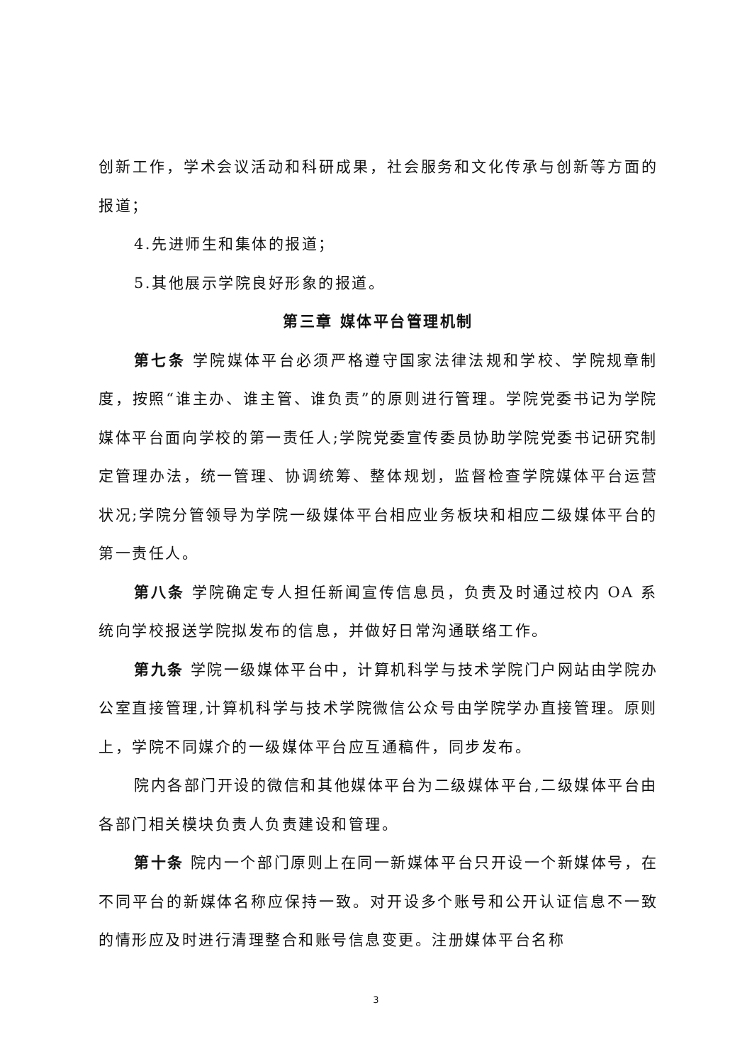创新工作，学术会议活动和科研成果，社会服务和文化传承与创新等方面的报道；
4.先进师生和集体的报道；
5.其他展示学院良好形象的报道。
第三章 媒体平台管理机制
第七条 学院媒体平台必须严格遵守国家法律法规和学校、学院规章制度，按照“谁主办、谁主管、谁负责”的原则进行管理。学院党委书记为学院媒体平台面向学校的第一责任人;学院党委宣传委员协助学院党委书记研究制定管理办法，统一管理、协调统筹、整体规划，监督检查学院媒体平台运营状况;学院分管领导为学院一级媒体平台相应业务板块和相应二级媒体平台的第一责任人。
第八条 学院确定专人担任新闻宣传信息员，负责及时通过校内 OA 系统向学校报送学院拟发布的信息，并做好日常沟通联络工作。
第九条 学院一级媒体平台中，计算机科学与技术学院门户网站由学院办公室直接管理,计算机科学与技术学院微信公众号由学院学办直接管理。原则上，学院不同媒介的一级媒体平台应互通稿件，同步发布。
院内各部门开设的微信和其他媒体平台为二级媒体平台,二级媒体平台由各部门相关模块负责人负责建设和管理。
第十条 院内一个部门原则上在同一新媒体平台只开设一个新媒体号，在不同平台的新媒体名称应保持一致。对开设多个账号和公开认证信息不一致的情形应及时进行清理整合和账号信息变更。注册媒体平台名称
3